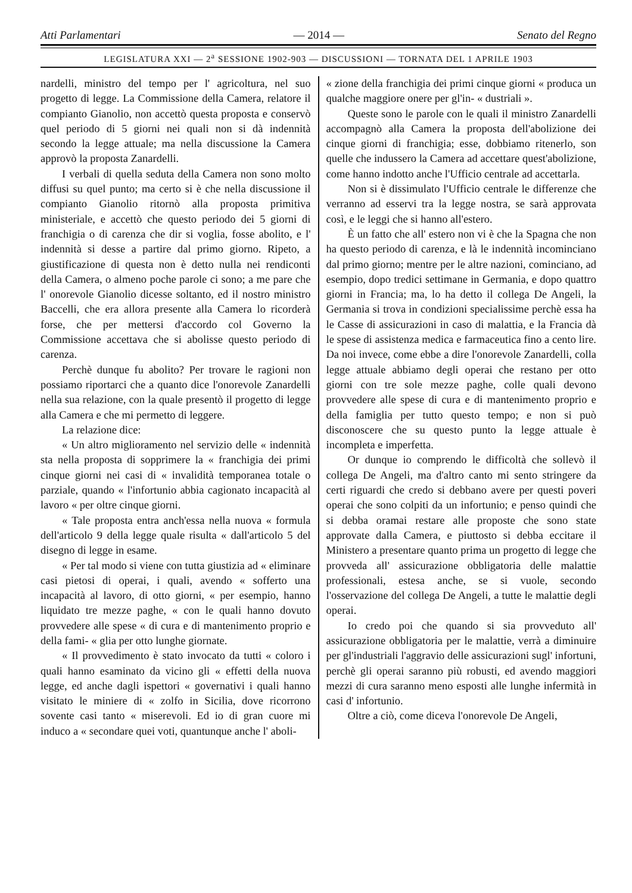Atti Parlamentari — 2014 — Senato del Regno
LEGISLATURA XXI — 2<sup>a</sup> SESSIONE 1902-903 — DISCUSSIONI — TORNATA DEL 1 APRILE 1903
nardelli, ministro del tempo per l' agricoltura, nel suo progetto di legge. La Commissione della Camera, relatore il compianto Gianolio, non accettò questa proposta e conservò quel periodo di 5 giorni nei quali non si dà indennità secondo la legge attuale; ma nella discussione la Camera approvò la proposta Zanardelli.
I verbali di quella seduta della Camera non sono molto diffusi su quel punto; ma certo si è che nella discussione il compianto Gianolio ritornò alla proposta primitiva ministeriale, e accettò che questo periodo dei 5 giorni di franchigia o di carenza che dir si voglia, fosse abolito, e l' indennità si desse a partire dal primo giorno. Ripeto, a giustificazione di questa non è detto nulla nei rendiconti della Camera, o almeno poche parole ci sono; a me pare che l' onorevole Gianolio dicesse soltanto, ed il nostro ministro Baccelli, che era allora presente alla Camera lo ricorderà forse, che per mettersi d'accordo col Governo la Commissione accettava che si abolisse questo periodo di carenza.
Perchè dunque fu abolito? Per trovare le ragioni non possiamo riportarci che a quanto dice l'onorevole Zanardelli nella sua relazione, con la quale presentò il progetto di legge alla Camera e che mi permetto di leggere.
La relazione dice:
« Un altro miglioramento nel servizio delle « indennità sta nella proposta di sopprimere la « franchigia dei primi cinque giorni nei casi di « invalidità temporanea totale o parziale, quando « l'infortunio abbia cagionato incapacità al lavoro « per oltre cinque giorni.
« Tale proposta entra anch'essa nella nuova « formula dell'articolo 9 della legge quale risulta « dall'articolo 5 del disegno di legge in esame.
« Per tal modo si viene con tutta giustizia ad « eliminare casi pietosi di operai, i quali, avendo « sofferto una incapacità al lavoro, di otto giorni, « per esempio, hanno liquidato tre mezze paghe, « con le quali hanno dovuto provvedere alle spese « di cura e di mantenimento proprio e della fami- « glia per otto lunghe giornate.
« Il provvedimento è stato invocato da tutti « coloro i quali hanno esaminato da vicino gli « effetti della nuova legge, ed anche dagli ispettori « governativi i quali hanno visitato le miniere di « zolfo in Sicilia, dove ricorrono sovente casi tanto « miserevoli. Ed io di gran cuore mi induco a « secondare quei voti, quantunque anche l' aboli-
« zione della franchigia dei primi cinque giorni « produca un qualche maggiore onere per gl'in- « dustriali ».
Queste sono le parole con le quali il ministro Zanardelli accompagnò alla Camera la proposta dell'abolizione dei cinque giorni di franchigia; esse, dobbiamo ritenerlo, son quelle che indussero la Camera ad accettare quest'abolizione, come hanno indotto anche l'Ufficio centrale ad accettarla.
Non si è dissimulato l'Ufficio centrale le differenze che verranno ad esservi tra la legge nostra, se sarà approvata così, e le leggi che si hanno all'estero.
È un fatto che all' estero non vi è che la Spagna che non ha questo periodo di carenza, e là le indennità incominciano dal primo giorno; mentre per le altre nazioni, cominciano, ad esempio, dopo tredici settimane in Germania, e dopo quattro giorni in Francia; ma, lo ha detto il collega De Angeli, la Germania si trova in condizioni specialissime perchè essa ha le Casse di assicurazioni in caso di malattia, e la Francia dà le spese di assistenza medica e farmaceutica fino a cento lire. Da noi invece, come ebbe a dire l'onorevole Zanardelli, colla legge attuale abbiamo degli operai che restano per otto giorni con tre sole mezze paghe, colle quali devono provvedere alle spese di cura e di mantenimento proprio e della famiglia per tutto questo tempo; e non si può disconoscere che su questo punto la legge attuale è incompleta e imperfetta.
Or dunque io comprendo le difficoltà che sollevò il collega De Angeli, ma d'altro canto mi sento stringere da certi riguardi che credo si debbano avere per questi poveri operai che sono colpiti da un infortunio; e penso quindi che si debba oramai restare alle proposte che sono state approvate dalla Camera, e piuttosto si debba eccitare il Ministero a presentare quanto prima un progetto di legge che provveda all' assicurazione obbligatoria delle malattie professionali, estesa anche, se si vuole, secondo l'osservazione del collega De Angeli, a tutte le malattie degli operai.
Io credo poi che quando si sia provveduto all' assicurazione obbligatoria per le malattie, verrà a diminuire per gl'industriali l'aggravio delle assicurazioni sugl' infortuni, perchè gli operai saranno più robusti, ed avendo maggiori mezzi di cura saranno meno esposti alle lunghe infermità in casi d' infortunio.
Oltre a ciò, come diceva l'onorevole De Angeli,